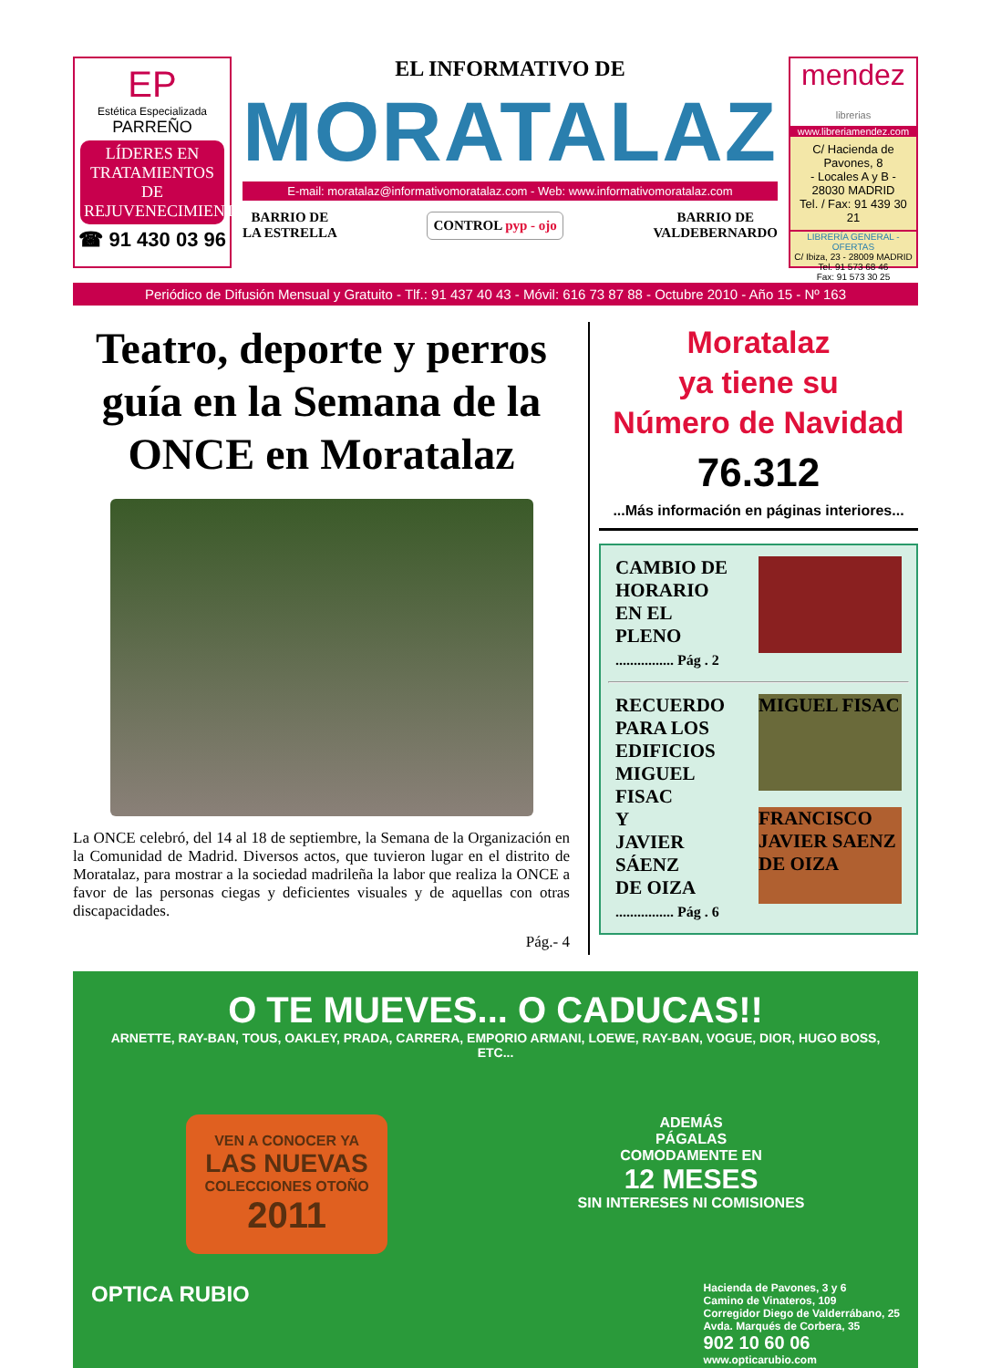EP
Estética Especializada
PARREÑO
LÍDERES EN TRATAMIENTOS DE REJUVENECIMIENTO
☎ 91 430 03 96
EL INFORMATIVO DE
MORATALAZ
E-mail: moratalaz@informativomoratalaz.com - Web: www.informativomoratalaz.com
BARRIO DE
LA ESTRELLA CONTROL pyp - ojo BARRIO DE
VALDEBERNARDO
mendez librerias
www.libreriamendez.com
C/ Hacienda de Pavones, 8
- Locales A y B -
28030 MADRID
Tel. / Fax: 91 439 30 21
LIBRERÍA GENERAL - OFERTAS
C/ Ibiza, 23 - 28009 MADRID
Tel. 91 573 68 46
Fax: 91 573 30 25
Periódico de Difusión Mensual y Gratuito - Tlf.: 91 437 40 43 - Móvil: 616 73 87 88 - Octubre 2010 - Año 15 - Nº 163
Teatro, deporte y perros guía en la Semana de la ONCE en Moratalaz
La ONCE celebró, del 14 al 18 de septiembre, la Semana de la Organización en la Comunidad de Madrid. Diversos actos, que tuvieron lugar en el distrito de Moratalaz, para mostrar a la sociedad madrileña la labor que realiza la ONCE a favor de las personas ciegas y deficientes visuales y de aquellas con otras discapacidades.
Pág.- 4
Moratalaz
ya tiene su
Número de Navidad
76.312
...Más información en páginas interiores...
CAMBIO DE
HORARIO
EN EL
PLENO
................ Pág . 2
RECUERDO
PARA LOS
EDIFICIOS
MIGUEL
FISAC
Y
JAVIER
SÁENZ
DE OIZA
................ Pág . 6
MIGUEL FISAC
FRANCISCO JAVIER SAENZ DE OIZA
O TE MUEVES... O CADUCAS!!
ARNETTE, RAY-BAN, TOUS, OAKLEY, PRADA, CARRERA, EMPORIO ARMANI, LOEWE, RAY-BAN, VOGUE, DIOR, HUGO BOSS, ETC...
VEN A CONOCER YA
LAS NUEVAS
COLECCIONES OTOÑO
2011
ADEMÁS
PÁGALAS
COMODAMENTE EN
12 MESES
SIN INTERESES NI COMISIONES
OPTICA RUBIO Hacienda de Pavones, 3 y 6
Camino de Vinateros, 109
Corregidor Diego de Valderrábano, 25
Avda. Marqués de Corbera, 35
902 10 60 06
www.opticarubio.com